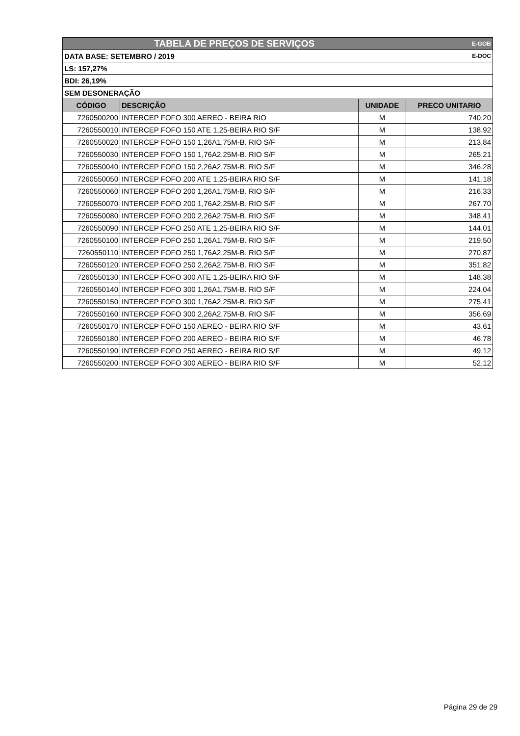| TABELA DE PREÇOS DE SERVIÇOS | | | E-GOB |
| DATA BASE: SETEMBRO / 2019 | | | E-DOC |
| LS: 157,27% | | | |
| BDI: 26,19% | | | |
| SEM DESONERAÇÃO | | | |
| CÓDIGO | DESCRIÇÃO | UNIDADE | PRECO UNITARIO |
| 7260500200 | INTERCEP FOFO 300 AEREO - BEIRA RIO | M | 740,20 |
| 7260550010 | INTERCEP FOFO 150 ATE 1,25-BEIRA RIO S/F | M | 138,92 |
| 7260550020 | INTERCEP FOFO 150 1,26A1,75M-B. RIO S/F | M | 213,84 |
| 7260550030 | INTERCEP FOFO 150 1,76A2,25M-B. RIO S/F | M | 265,21 |
| 7260550040 | INTERCEP FOFO 150 2,26A2,75M-B. RIO S/F | M | 346,28 |
| 7260550050 | INTERCEP FOFO 200 ATE 1,25-BEIRA RIO S/F | M | 141,18 |
| 7260550060 | INTERCEP FOFO 200 1,26A1,75M-B. RIO S/F | M | 216,33 |
| 7260550070 | INTERCEP FOFO 200 1,76A2,25M-B. RIO S/F | M | 267,70 |
| 7260550080 | INTERCEP FOFO 200 2,26A2,75M-B. RIO S/F | M | 348,41 |
| 7260550090 | INTERCEP FOFO 250 ATE 1,25-BEIRA RIO S/F | M | 144,01 |
| 7260550100 | INTERCEP FOFO 250 1,26A1,75M-B. RIO S/F | M | 219,50 |
| 7260550110 | INTERCEP FOFO 250 1,76A2,25M-B. RIO S/F | M | 270,87 |
| 7260550120 | INTERCEP FOFO 250 2,26A2,75M-B. RIO S/F | M | 351,82 |
| 7260550130 | INTERCEP FOFO 300 ATE 1,25-BEIRA RIO S/F | M | 148,38 |
| 7260550140 | INTERCEP FOFO 300 1,26A1,75M-B. RIO S/F | M | 224,04 |
| 7260550150 | INTERCEP FOFO 300 1,76A2,25M-B. RIO S/F | M | 275,41 |
| 7260550160 | INTERCEP FOFO 300 2,26A2,75M-B. RIO S/F | M | 356,69 |
| 7260550170 | INTERCEP FOFO 150 AEREO - BEIRA RIO S/F | M | 43,61 |
| 7260550180 | INTERCEP FOFO 200 AEREO - BEIRA RIO S/F | M | 46,78 |
| 7260550190 | INTERCEP FOFO 250 AEREO - BEIRA RIO S/F | M | 49,12 |
| 7260550200 | INTERCEP FOFO 300 AEREO - BEIRA RIO S/F | M | 52,12 |
Página 29 de 29